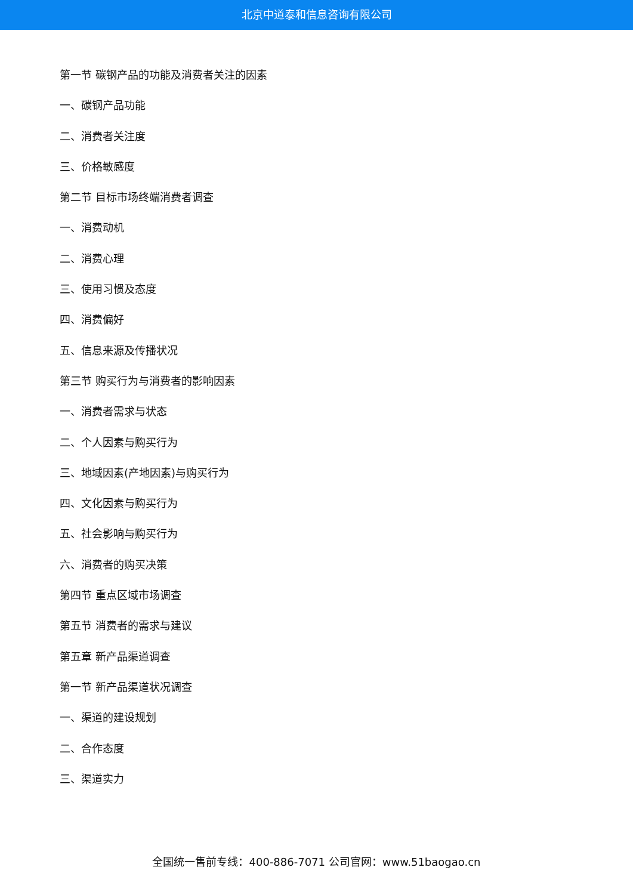北京中道泰和信息咨询有限公司
第一节 碳钢产品的功能及消费者关注的因素
一、碳钢产品功能
二、消费者关注度
三、价格敏感度
第二节 目标市场终端消费者调查
一、消费动机
二、消费心理
三、使用习惯及态度
四、消费偏好
五、信息来源及传播状况
第三节 购买行为与消费者的影响因素
一、消费者需求与状态
二、个人因素与购买行为
三、地域因素(产地因素)与购买行为
四、文化因素与购买行为
五、社会影响与购买行为
六、消费者的购买决策
第四节 重点区域市场调查
第五节 消费者的需求与建议
第五章 新产品渠道调查
第一节 新产品渠道状况调查
一、渠道的建设规划
二、合作态度
三、渠道实力
全国统一售前专线：400-886-7071 公司官网：www.51baogao.cn